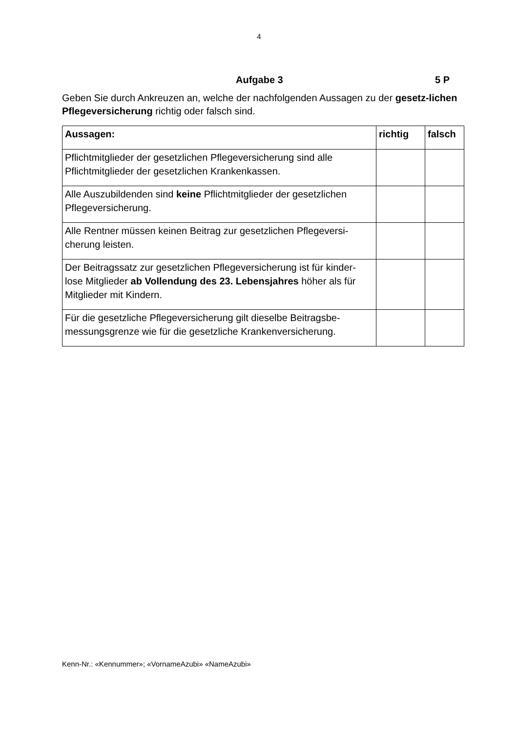4
Aufgabe 3 5 P
Geben Sie durch Ankreuzen an, welche der nachfolgenden Aussagen zu der gesetz-lichen Pflegeversicherung richtig oder falsch sind.
| Aussagen: | richtig | falsch |
| --- | --- | --- |
| Pflichtmitglieder der gesetzlichen Pflegeversicherung sind alle Pflichtmitglieder der gesetzlichen Krankenkassen. | | |
| Alle Auszubildenden sind keine Pflichtmitglieder der gesetzlichen Pflegeversicherung. | | |
| Alle Rentner müssen keinen Beitrag zur gesetzlichen Pflegeversi-cherung leisten. | | |
| Der Beitragssatz zur gesetzlichen Pflegeversicherung ist für kinder-lose Mitglieder ab Vollendung des 23. Lebensjahres höher als für Mitglieder mit Kindern. | | |
| Für die gesetzliche Pflegeversicherung gilt dieselbe Beitragsbe-messungsgrenze wie für die gesetzliche Krankenversicherung. | | |
Kenn-Nr.: «Kennummer»; «VornameAzubi» «NameAzubi»